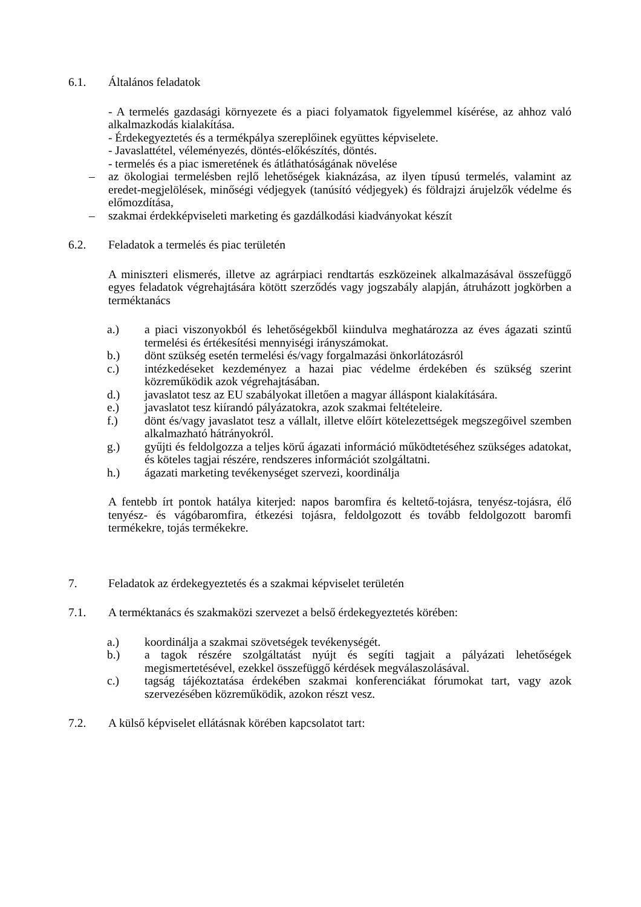6.1. Általános feladatok
- A termelés gazdasági környezete és a piaci folyamatok figyelemmel kísérése, az ahhoz való alkalmazkodás kialakítása.
- Érdekegyeztetés és a termékpálya szereplőinek együttes képviselete.
- Javaslattétel, véleményezés, döntés-előkészítés, döntés.
- termelés és a piac ismeretének és átláthatóságának növelése
– az ökologiai termelésben rejlő lehetőségek kiaknázása, az ilyen típusú termelés, valamint az eredet-megjelölések, minőségi védjegyek (tanúsító védjegyek) és földrajzi árujelzők védelme és előmozdítása,
– szakmai érdekképviseleti marketing és gazdálkodási kiadványokat készít
6.2. Feladatok a termelés és piac területén
A miniszteri elismerés, illetve az agrárpiaci rendtartás eszközeinek alkalmazásával összefüggő egyes feladatok végrehajtására kötött szerződés vagy jogszabály alapján, átruházott jogkörben a terméktanács
a.) a piaci viszonyokból és lehetőségekből kiindulva meghatározza az éves ágazati szintű termelési és értékesítési mennyiségi irányszámokat.
b.) dönt szükség esetén termelési és/vagy forgalmazási önkorlátozásról
c.) intézkedéseket kezdeményez a hazai piac védelme érdekében és szükség szerint közreműködik azok végrehajtásában.
d.) javaslatot tesz az EU szabályokat illetően a magyar álláspont kialakítására.
e.) javaslatot tesz kiírandó pályázatokra, azok szakmai feltételeire.
f.) dönt és/vagy javaslatot tesz a vállalt, illetve előírt kötelezettségek megszegőivel szemben alkalmazható hátrányokról.
g.) gyűjti és feldolgozza a teljes körű ágazati információ működtetéséhez szükséges adatokat, és köteles tagjai részére, rendszeres információt szolgáltatni.
h.) ágazati marketing tevékenységet szervezi, koordinálja
A fentebb írt pontok hatálya kiterjed: napos baromfira és keltető-tojásra, tenyész-tojásra, élő tenyész- és vágóbaromfira, étkezési tojásra, feldolgozott és tovább feldolgozott baromfi termékekre, tojás termékekre.
7. Feladatok az érdekegyeztetés és a szakmai képviselet területén
7.1. A terméktanács és szakmaközi szervezet a belső érdekegyeztetés körében:
a.) koordinálja a szakmai szövetségek tevékenységét.
b.) a tagok részére szolgáltatást nyújt és segíti tagjait a pályázati lehetőségek megismertetésével, ezekkel összefüggő kérdések megválaszolásával.
c.) tagság tájékoztatása érdekében szakmai konferenciákat fórumokat tart, vagy azok szervezésében közreműködik, azokon részt vesz.
7.2. A külső képviselet ellátásnak körében kapcsolatot tart: